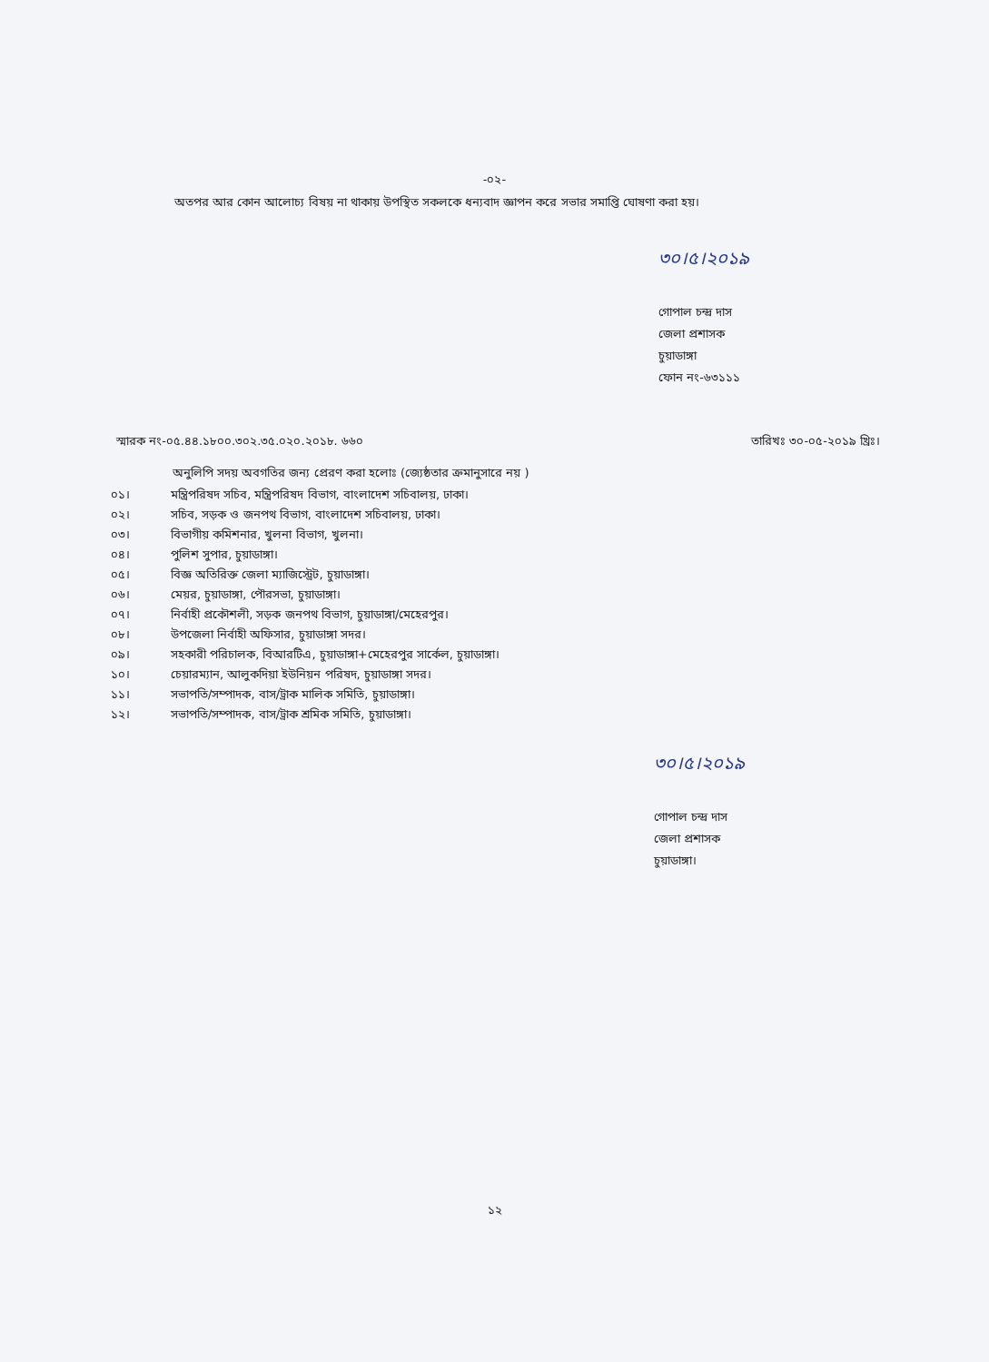-০২-
অতপর আর কোন আলোচ্য বিষয় না থাকায় উপস্থিত সকলকে ধন্যবাদ জ্ঞাপন করে সভার সমাপ্তি ঘোষণা করা হয়।
৩০।৫।২০১৯
গোপাল চন্দ্র দাস
জেলা প্রশাসক
চুয়াডাঙ্গা
ফোন নং-৬৩১১১
স্মারক নং-০৫.৪৪.১৮০০.৩০২.৩৫.০২০.২০১৮. ৬৬০
তারিখঃ ৩০-০৫-২০১৯ খ্রিঃ।
অনুলিপি সদয় অবগতির জন্য প্রেরণ করা হলোঃ (জ্যেষ্ঠতার ক্রমানুসারে নয় )
০১। মন্ত্রিপরিষদ সচিব, মন্ত্রিপরিষদ বিভাগ, বাংলাদেশ সচিবালয়, ঢাকা।
০২। সচিব, সড়ক ও জনপথ বিভাগ, বাংলাদেশ সচিবালয়, ঢাকা।
০৩। বিভাগীয় কমিশনার, খুলনা বিভাগ, খুলনা।
০৪। পুলিশ সুপার, চুয়াডাঙ্গা।
০৫। বিজ্ঞ অতিরিক্ত জেলা ম্যাজিস্ট্রেট, চুয়াডাঙ্গা।
০৬। মেয়র, চুয়াডাঙ্গা, পৌরসভা, চুয়াডাঙ্গা।
০৭। নির্বাহী প্রকৌশলী, সড়ক জনপথ বিভাগ, চুয়াডাঙ্গা/মেহেরপুর।
০৮। উপজেলা নির্বাহী অফিসার, চুয়াডাঙ্গা সদর।
০৯। সহকারী পরিচালক, বিআরটিএ, চুয়াডাঙ্গা+মেহেরপুর সার্কেল, চুয়াডাঙ্গা।
১০। চেয়ারম্যান, আলুকদিয়া ইউনিয়ন পরিষদ, চুয়াডাঙ্গা সদর।
১১। সভাপতি/সম্পাদক, বাস/ট্রাক মালিক সমিতি, চুয়াডাঙ্গা।
১২। সভাপতি/সম্পাদক, বাস/ট্রাক শ্রমিক সমিতি, চুয়াডাঙ্গা।
৩০।৫।২০১৯
গোপাল চন্দ্র দাস
জেলা প্রশাসক
চুয়াডাঙ্গা।
১২